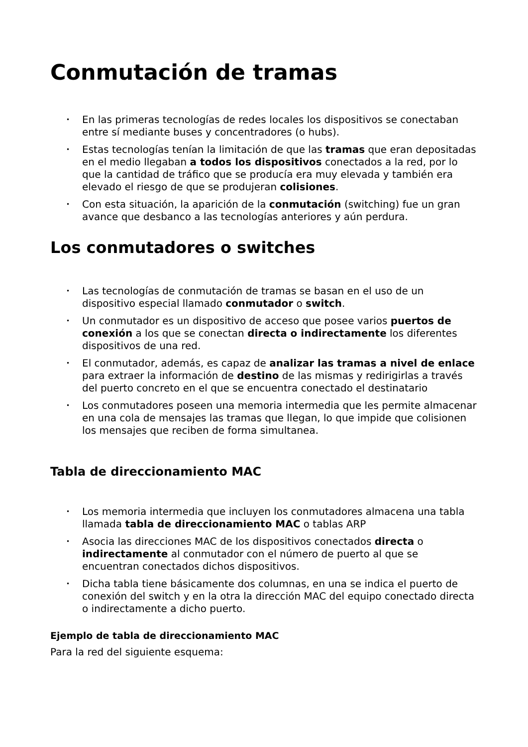Conmutación de tramas
• En las primeras tecnologías de redes locales los dispositivos se conectaban entre sí mediante buses y concentradores (o hubs).
• Estas tecnologías tenían la limitación de que las tramas que eran depositadas en el medio llegaban a todos los dispositivos conectados a la red, por lo que la cantidad de tráfico que se producía era muy elevada y también era elevado el riesgo de que se produjeran colisiones.
• Con esta situación, la aparición de la conmutación (switching) fue un gran avance que desbanco a las tecnologías anteriores y aún perdura.
Los conmutadores o switches
• Las tecnologías de conmutación de tramas se basan en el uso de un dispositivo especial llamado conmutador o switch.
• Un conmutador es un dispositivo de acceso que posee varios puertos de conexión a los que se conectan directa o indirectamente los diferentes dispositivos de una red.
• El conmutador, además, es capaz de analizar las tramas a nivel de enlace para extraer la información de destino de las mismas y redirigirlas a través del puerto concreto en el que se encuentra conectado el destinatario
• Los conmutadores poseen una memoria intermedia que les permite almacenar en una cola de mensajes las tramas que llegan, lo que impide que colisionen los mensajes que reciben de forma simultanea.
Tabla de direccionamiento MAC
• Los memoria intermedia que incluyen los conmutadores almacena una tabla llamada tabla de direccionamiento MAC o tablas ARP
• Asocia las direcciones MAC de los dispositivos conectados directa o indirectamente al conmutador con el número de puerto al que se encuentran conectados dichos dispositivos.
• Dicha tabla tiene básicamente dos columnas, en una se indica el puerto de conexión del switch y en la otra la dirección MAC del equipo conectado directa o indirectamente a dicho puerto.
Ejemplo de tabla de direccionamiento MAC
Para la red del siguiente esquema: